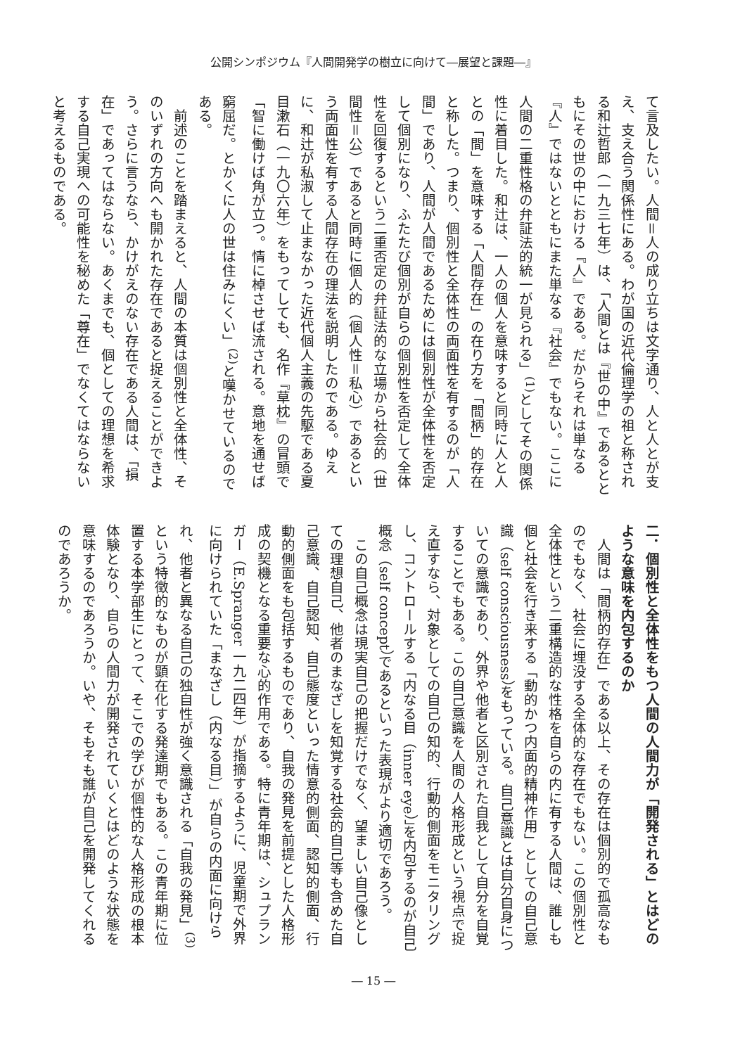公開シンポジウム『人間開発学の樹立に向けて―展望と課題―』
て言及したい。人間＝人の成り立ちは文字通り、人と人とが支え、支え合う関係性にある。わが国の近代倫理学の祖と称される和辻哲郎（一九三七年）は、「人間とは『世の中』であるとともにその世の中における『人』である。だからそれは単なる『人』ではないとともにまた単なる『社会』でもない。ここに人間の二重性格の弁証法的統一が見られる」<sup>(1)</sup>としてその関係性に着目した。和辻は、一人の個人を意味すると同時に人と人との「間」を意味する「人間存在」の在り方を「間柄」的存在と称した。つまり、個別性と全体性の両面性を有するのが「人間」であり、人間が人間であるためには個別性が全体性を否定して個別になり、ふたたび個別が自らの個別性を否定して全体性を回復するという二重否定の弁証法的な立場から社会的（世間性＝公）であると同時に個人的（個人性＝私心）であるという両面性を有する人間存在の理法を説明したのである。ゆえに、和辻が私淑して止まなかった近代個人主義の先駆である夏目漱石（一九〇六年）をもってしても、名作『草枕』の冒頭で「智に働けば角が立つ。情に棹させば流される。意地を通せば窮屈だ。とかくに人の世は住みにくい」<sup>(2)</sup>と嘆かせているのである。
　前述のことを踏まえると、人間の本質は個別性と全体性、そのいずれの方向へも開かれた存在であると捉えることができよう。さらに言うなら、かけがえのない存在である人間は、「損在」であってはならない。あくまでも、個としての理想を希求する自己実現への可能性を秘めた「尊在」でなくてはならないと考えるものである。
二．個別性と全体性をもつ人間の人間力が「開発される」とはどのような意味を内包するのか
　人間は「間柄的存在」である以上、その存在は個別的で孤高なものでもなく、社会に埋没する全体的な存在でもない。この個別性と全体性という二重構造的な性格を自らの内に有する人間は、誰しも個と社会を行き来する「動的かつ内面的精神作用」としての自己意識（self consciousness）をもっている。自己意識とは自分自身についての意識であり、外界や他者と区別された自我として自分を自覚することでもある。この自己意識を人間の人格形成という視点で捉え直すなら、対象としての自己の知的、行動的側面をモニタリングし、コントロールする「内なる目（inner eye）」を内包するのが自己概念（self concept）であるといった表現がより適切であろう。
　この自己概念は現実自己の把握だけでなく、望ましい自己像としての理想自己、他者のまなざしを知覚する社会的自己等も含めた自己意識、自己認知、自己態度といった情意的側面、認知的側面、行動的側面をも包括するものであり、自我の発見を前提とした人格形成の契機となる重要な心的作用である。特に青年期は、シュプランガー（E.Spranger 一九二四年）が指摘するように、児童期で外界に向けられていた「まなざし（内なる目）」が自らの内面に向けられ、他者と異なる自己の独自性が強く意識される「自我の発見」<sup>(3)</sup>という特徴的なものが顕在化する発達期でもある。この青年期に位置する本学部生にとって、そこでの学びが個性的な人格形成の根本体験となり、自らの人間力が開発されていくとはどのような状態を意味するのであろうか。いや、そもそも誰が自己を開発してくれるのであろうか。
― 15 ―